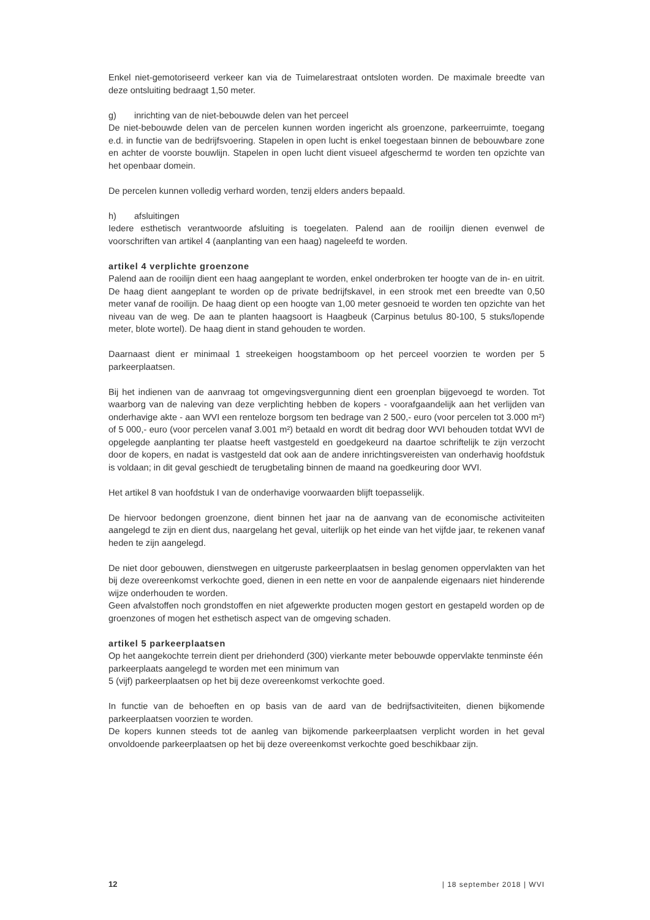Enkel niet-gemotoriseerd verkeer kan via de Tuimelarestraat ontsloten worden. De maximale breedte van deze ontsluiting bedraagt 1,50 meter.
g) inrichting van de niet-bebouwde delen van het perceel
De niet-bebouwde delen van de percelen kunnen worden ingericht als groenzone, parkeerruimte, toegang e.d. in functie van de bedrijfsvoering. Stapelen in open lucht is enkel toegestaan binnen de bebouwbare zone en achter de voorste bouwlijn. Stapelen in open lucht dient visueel afgeschermd te worden ten opzichte van het openbaar domein.
De percelen kunnen volledig verhard worden, tenzij elders anders bepaald.
h) afsluitingen
Iedere esthetisch verantwoorde afsluiting is toegelaten. Palend aan de rooilijn dienen evenwel de voorschriften van artikel 4 (aanplanting van een haag) nageleefd te worden.
artikel 4 verplichte groenzone
Palend aan de rooilijn dient een haag aangeplant te worden, enkel onderbroken ter hoogte van de in- en uitrit. De haag dient aangeplant te worden op de private bedrijfskavel, in een strook met een breedte van 0,50 meter vanaf de rooilijn. De haag dient op een hoogte van 1,00 meter gesnoeid te worden ten opzichte van het niveau van de weg. De aan te planten haagsoort is Haagbeuk (Carpinus betulus 80-100, 5 stuks/lopende meter, blote wortel). De haag dient in stand gehouden te worden.
Daarnaast dient er minimaal 1 streekeigen hoogstamboom op het perceel voorzien te worden per 5 parkeerplaatsen.
Bij het indienen van de aanvraag tot omgevingsvergunning dient een groenplan bijgevoegd te worden. Tot waarborg van de naleving van deze verplichting hebben de kopers - voorafgaandelijk aan het verlijden van onderhavige akte - aan WVI een renteloze borgsom ten bedrage van 2 500,- euro (voor percelen tot 3.000 m²) of 5 000,- euro (voor percelen vanaf 3.001 m²) betaald en wordt dit bedrag door WVI behouden totdat WVI de opgelegde aanplanting ter plaatse heeft vastgesteld en goedgekeurd na daartoe schriftelijk te zijn verzocht door de kopers, en nadat is vastgesteld dat ook aan de andere inrichtingsvereisten van onderhavig hoofdstuk is voldaan; in dit geval geschiedt de terugbetaling binnen de maand na goedkeuring door WVI.
Het artikel 8 van hoofdstuk I van de onderhavige voorwaarden blijft toepasselijk.
De hiervoor bedongen groenzone, dient binnen het jaar na de aanvang van de economische activiteiten aangelegd te zijn en dient dus, naargelang het geval, uiterlijk op het einde van het vijfde jaar, te rekenen vanaf heden te zijn aangelegd.
De niet door gebouwen, dienstwegen en uitgeruste parkeerplaatsen in beslag genomen oppervlakten van het bij deze overeenkomst verkochte goed, dienen in een nette en voor de aanpalende eigenaars niet hinderende wijze onderhouden te worden.
Geen afvalstoffen noch grondstoffen en niet afgewerkte producten mogen gestort en gestapeld worden op de groenzones of mogen het esthetisch aspect van de omgeving schaden.
artikel 5 parkeerplaatsen
Op het aangekochte terrein dient per driehonderd (300) vierkante meter bebouwde oppervlakte tenminste één parkeerplaats aangelegd te worden met een minimum van
5 (vijf) parkeerplaatsen op het bij deze overeenkomst verkochte goed.
In functie van de behoeften en op basis van de aard van de bedrijfsactiviteiten, dienen bijkomende parkeerplaatsen voorzien te worden.
De kopers kunnen steeds tot de aanleg van bijkomende parkeerplaatsen verplicht worden in het geval onvoldoende parkeerplaatsen op het bij deze overeenkomst verkochte goed beschikbaar zijn.
12 | 18 september 2018 | WVI